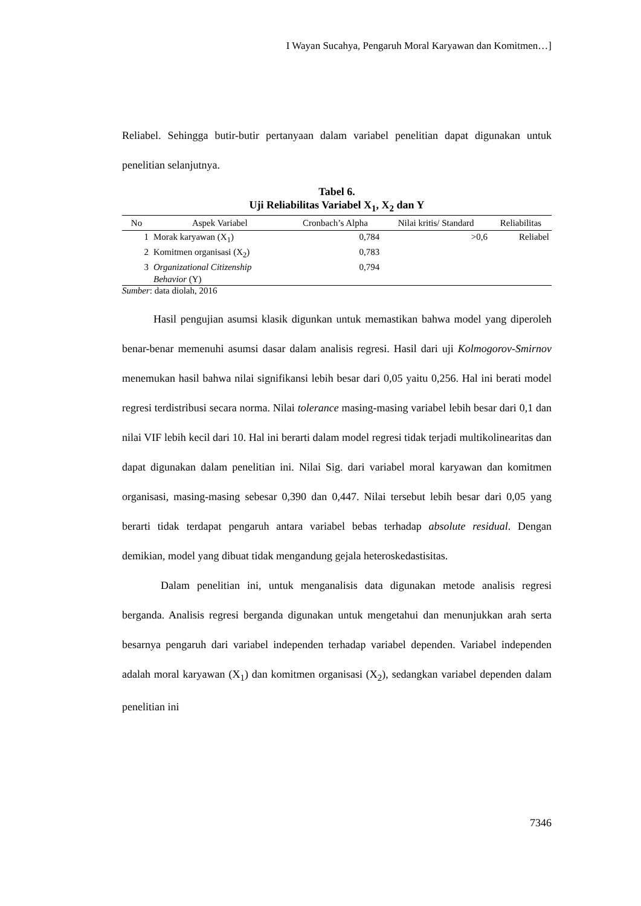I Wayan Sucahya, Pengaruh Moral Karyawan dan Komitmen…]
Reliabel. Sehingga butir-butir pertanyaan dalam variabel penelitian dapat digunakan untuk penelitian selanjutnya.
Tabel 6.
Uji Reliabilitas Variabel X<sub>1</sub>, X<sub>2</sub> dan Y
| No | Aspek Variabel | Cronbach’s Alpha | Nilai kritis/ Standard | Reliabilitas |
| --- | --- | --- | --- | --- |
| 1 | Morak karyawan (X<sub>1</sub>) | 0,784 | >0,6 | Reliabel |
| 2 | Komitmen organisasi (X<sub>2</sub>) | 0,783 | | |
| 3 | Organizational Citizenship Behavior (Y) | 0,794 | | |
Sumber: data diolah, 2016
Hasil pengujian asumsi klasik digunkan untuk memastikan bahwa model yang diperoleh benar-benar memenuhi asumsi dasar dalam analisis regresi. Hasil dari uji Kolmogorov-Smirnov menemukan hasil bahwa nilai signifikansi lebih besar dari 0,05 yaitu 0,256. Hal ini berati model regresi terdistribusi secara norma. Nilai tolerance masing-masing variabel lebih besar dari 0,1 dan nilai VIF lebih kecil dari 10. Hal ini berarti dalam model regresi tidak terjadi multikolinearitas dan dapat digunakan dalam penelitian ini. Nilai Sig. dari variabel moral karyawan dan komitmen organisasi, masing-masing sebesar 0,390 dan 0,447. Nilai tersebut lebih besar dari 0,05 yang berarti tidak terdapat pengaruh antara variabel bebas terhadap absolute residual. Dengan demikian, model yang dibuat tidak mengandung gejala heteroskedastisitas.
Dalam penelitian ini, untuk menganalisis data digunakan metode analisis regresi berganda. Analisis regresi berganda digunakan untuk mengetahui dan menunjukkan arah serta besarnya pengaruh dari variabel independen terhadap variabel dependen. Variabel independen adalah moral karyawan (X<sub>1</sub>) dan komitmen organisasi (X<sub>2</sub>), sedangkan variabel dependen dalam penelitian ini
7346